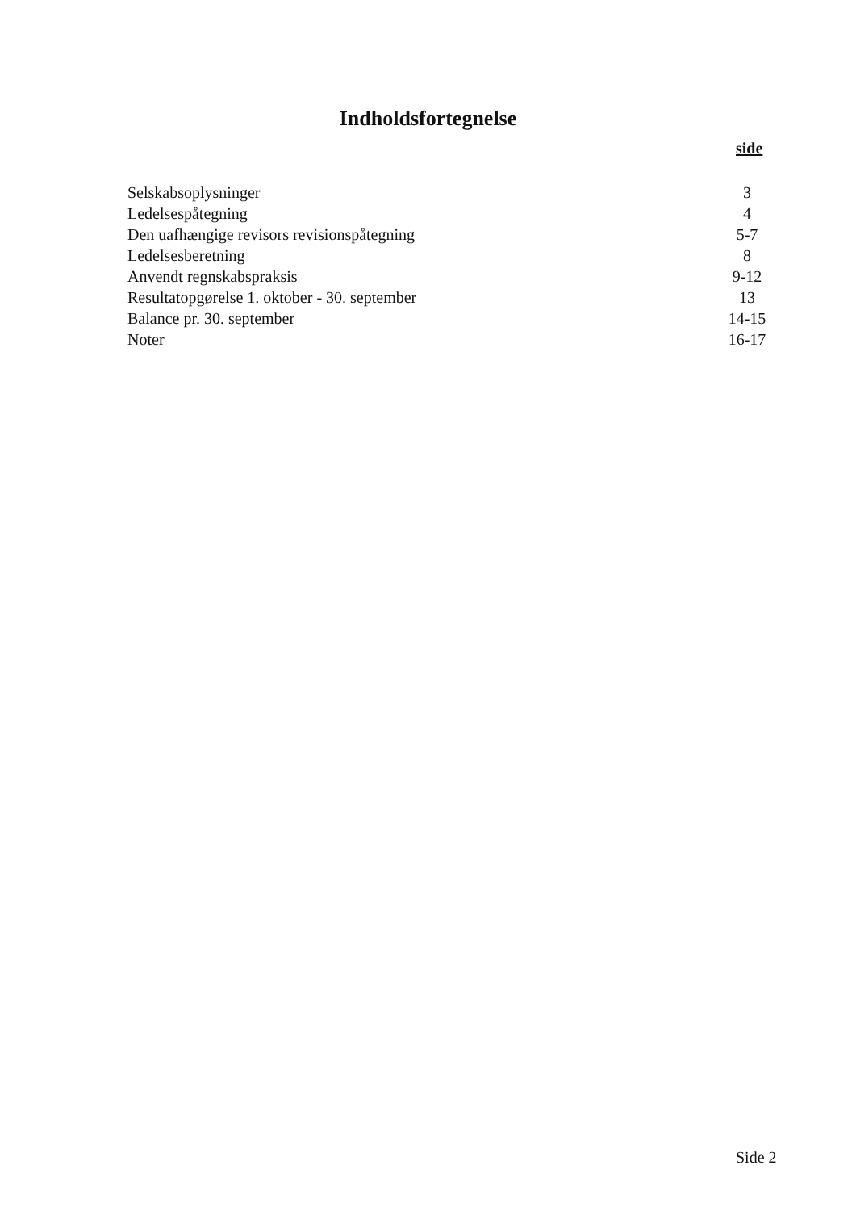Indholdsfortegnelse
side
| Selskabsoplysninger | 3 |
| Ledelsespåtegning | 4 |
| Den uafhængige revisors revisionspåtegning | 5-7 |
| Ledelsesberetning | 8 |
| Anvendt regnskabspraksis | 9-12 |
| Resultatopgørelse 1. oktober - 30. september | 13 |
| Balance pr. 30. september | 14-15 |
| Noter | 16-17 |
Side 2